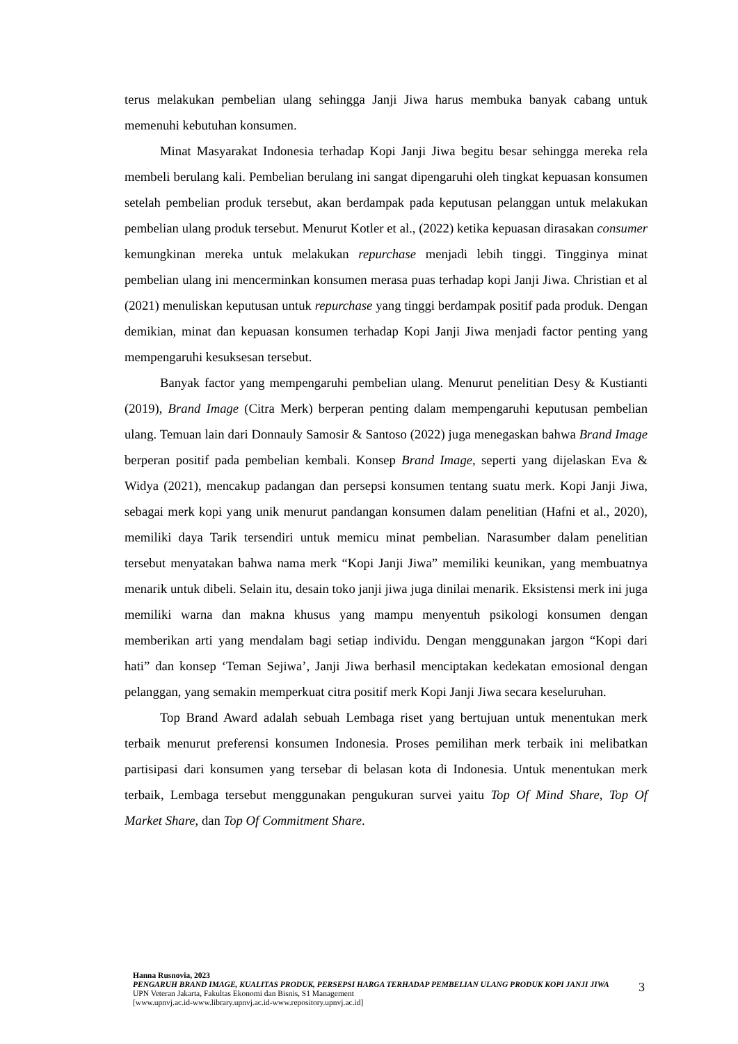terus melakukan pembelian ulang sehingga Janji Jiwa harus membuka banyak cabang untuk memenuhi kebutuhan konsumen.
Minat Masyarakat Indonesia terhadap Kopi Janji Jiwa begitu besar sehingga mereka rela membeli berulang kali. Pembelian berulang ini sangat dipengaruhi oleh tingkat kepuasan konsumen setelah pembelian produk tersebut, akan berdampak pada keputusan pelanggan untuk melakukan pembelian ulang produk tersebut. Menurut Kotler et al., (2022) ketika kepuasan dirasakan consumer kemungkinan mereka untuk melakukan repurchase menjadi lebih tinggi. Tingginya minat pembelian ulang ini mencerminkan konsumen merasa puas terhadap kopi Janji Jiwa. Christian et al (2021) menuliskan keputusan untuk repurchase yang tinggi berdampak positif pada produk. Dengan demikian, minat dan kepuasan konsumen terhadap Kopi Janji Jiwa menjadi factor penting yang mempengaruhi kesuksesan tersebut.
Banyak factor yang mempengaruhi pembelian ulang. Menurut penelitian Desy & Kustianti (2019), Brand Image (Citra Merk) berperan penting dalam mempengaruhi keputusan pembelian ulang. Temuan lain dari Donnauly Samosir & Santoso (2022) juga menegaskan bahwa Brand Image berperan positif pada pembelian kembali. Konsep Brand Image, seperti yang dijelaskan Eva & Widya (2021), mencakup padangan dan persepsi konsumen tentang suatu merk. Kopi Janji Jiwa, sebagai merk kopi yang unik menurut pandangan konsumen dalam penelitian (Hafni et al., 2020), memiliki daya Tarik tersendiri untuk memicu minat pembelian. Narasumber dalam penelitian tersebut menyatakan bahwa nama merk “Kopi Janji Jiwa” memiliki keunikan, yang membuatnya menarik untuk dibeli. Selain itu, desain toko janji jiwa juga dinilai menarik. Eksistensi merk ini juga memiliki warna dan makna khusus yang mampu menyentuh psikologi konsumen dengan memberikan arti yang mendalam bagi setiap individu. Dengan menggunakan jargon “Kopi dari hati” dan konsep ‘Teman Sejiwa’, Janji Jiwa berhasil menciptakan kedekatan emosional dengan pelanggan, yang semakin memperkuat citra positif merk Kopi Janji Jiwa secara keseluruhan.
Top Brand Award adalah sebuah Lembaga riset yang bertujuan untuk menentukan merk terbaik menurut preferensi konsumen Indonesia. Proses pemilihan merk terbaik ini melibatkan partisipasi dari konsumen yang tersebar di belasan kota di Indonesia. Untuk menentukan merk terbaik, Lembaga tersebut menggunakan pengukuran survei yaitu Top Of Mind Share, Top Of Market Share, dan Top Of Commitment Share.
Hanna Rusnovia, 2023
PENGARUH BRAND IMAGE, KUALITAS PRODUK, PERSEPSI HARGA TERHADAP PEMBELIAN ULANG PRODUK KOPI JANJI JIWA
UPN Veteran Jakarta, Fakultas Ekonomi dan Bisnis, S1 Management
[www.upnvj.ac.id-www.library.upnvj.ac.id-www.repository.upnvj.ac.id]
3